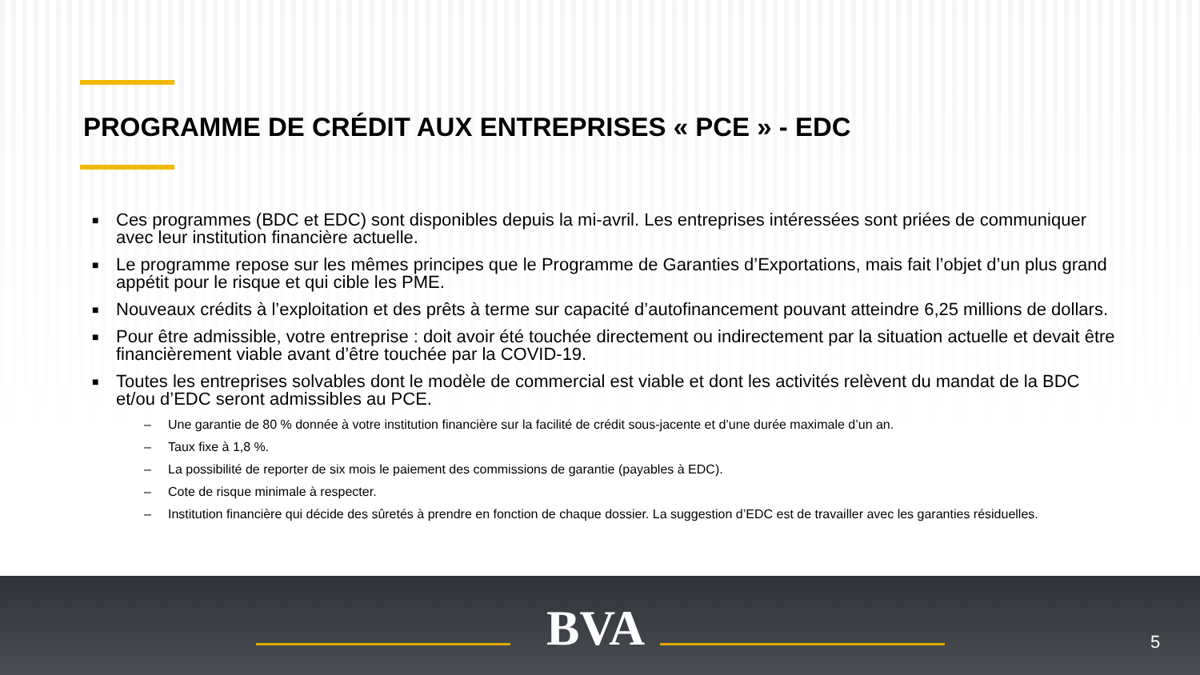PROGRAMME DE CRÉDIT AUX ENTREPRISES « PCE » - EDC
■ Ces programmes (BDC et EDC) sont disponibles depuis la mi-avril. Les entreprises intéressées sont priées de communiquer avec leur institution financière actuelle.
■ Le programme repose sur les mêmes principes que le Programme de Garanties d’Exportations, mais fait l’objet d’un plus grand appétit pour le risque et qui cible les PME.
■ Nouveaux crédits à l’exploitation et des prêts à terme sur capacité d’autofinancement pouvant atteindre 6,25 millions de dollars.
■ Pour être admissible, votre entreprise : doit avoir été touchée directement ou indirectement par la situation actuelle et devait être financièrement viable avant d’être touchée par la COVID-19.
■ Toutes les entreprises solvables dont le modèle de commercial est viable et dont les activités relèvent du mandat de la BDC et/ou d’EDC seront admissibles au PCE.
– Une garantie de 80 % donnée à votre institution financière sur la facilité de crédit sous-jacente et d’une durée maximale d’un an.
– Taux fixe à 1,8 %.
– La possibilité de reporter de six mois le paiement des commissions de garantie (payables à EDC).
– Cote de risque minimale à respecter.
– Institution financière qui décide des sûretés à prendre en fonction de chaque dossier. La suggestion d’EDC est de travailler avec les garanties résiduelles.
BVA 5